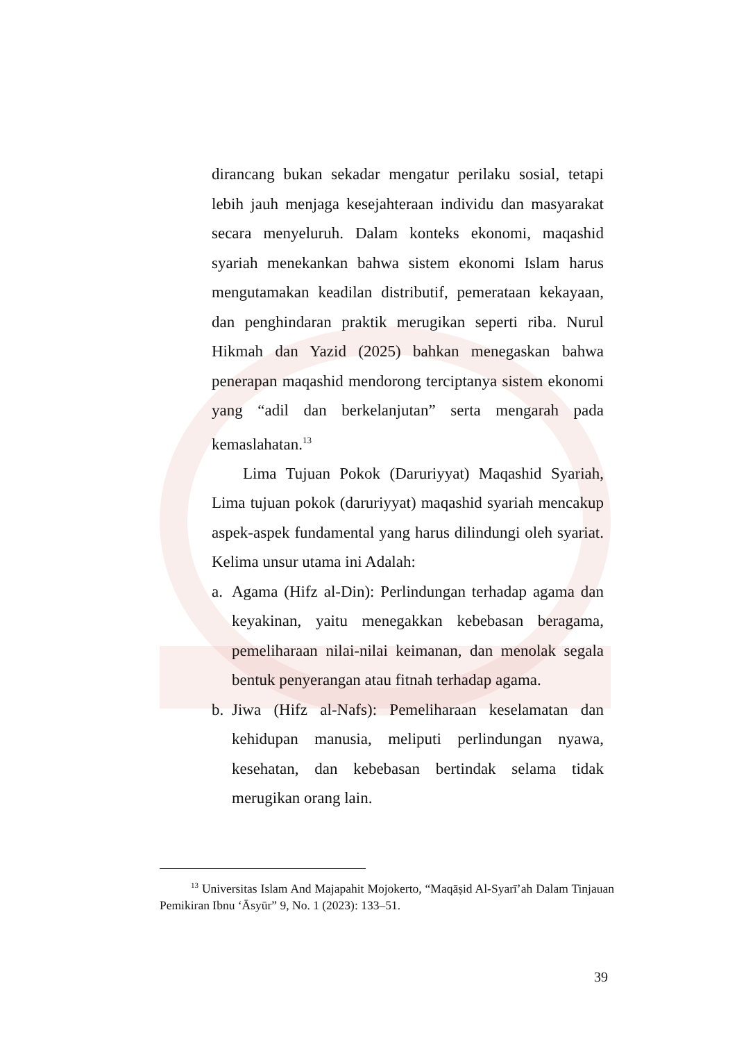dirancang bukan sekadar mengatur perilaku sosial, tetapi lebih jauh menjaga kesejahteraan individu dan masyarakat secara menyeluruh. Dalam konteks ekonomi, maqashid syariah menekankan bahwa sistem ekonomi Islam harus mengutamakan keadilan distributif, pemerataan kekayaan, dan penghindaran praktik merugikan seperti riba. Nurul Hikmah dan Yazid (2025) bahkan menegaskan bahwa penerapan maqashid mendorong terciptanya sistem ekonomi yang “adil dan berkelanjutan” serta mengarah pada kemaslahatan.<sup>13</sup>
Lima Tujuan Pokok (Daruriyyat) Maqashid Syariah, Lima tujuan pokok (daruriyyat) maqashid syariah mencakup aspek-aspek fundamental yang harus dilindungi oleh syariat. Kelima unsur utama ini Adalah:
a. Agama (Hifz al-Din): Perlindungan terhadap agama dan keyakinan, yaitu menegakkan kebebasan beragama, pemeliharaan nilai-nilai keimanan, dan menolak segala bentuk penyerangan atau fitnah terhadap agama.
b. Jiwa (Hifz al-Nafs): Pemeliharaan keselamatan dan kehidupan manusia, meliputi perlindungan nyawa, kesehatan, dan kebebasan bertindak selama tidak merugikan orang lain.
<sup>13</sup> Universitas Islam And Majapahit Mojokerto, “Maqāṣid Al-Syarī’ah Dalam Tinjauan Pemikiran Ibnu ‘Āsyūr” 9, No. 1 (2023): 133–51.
39